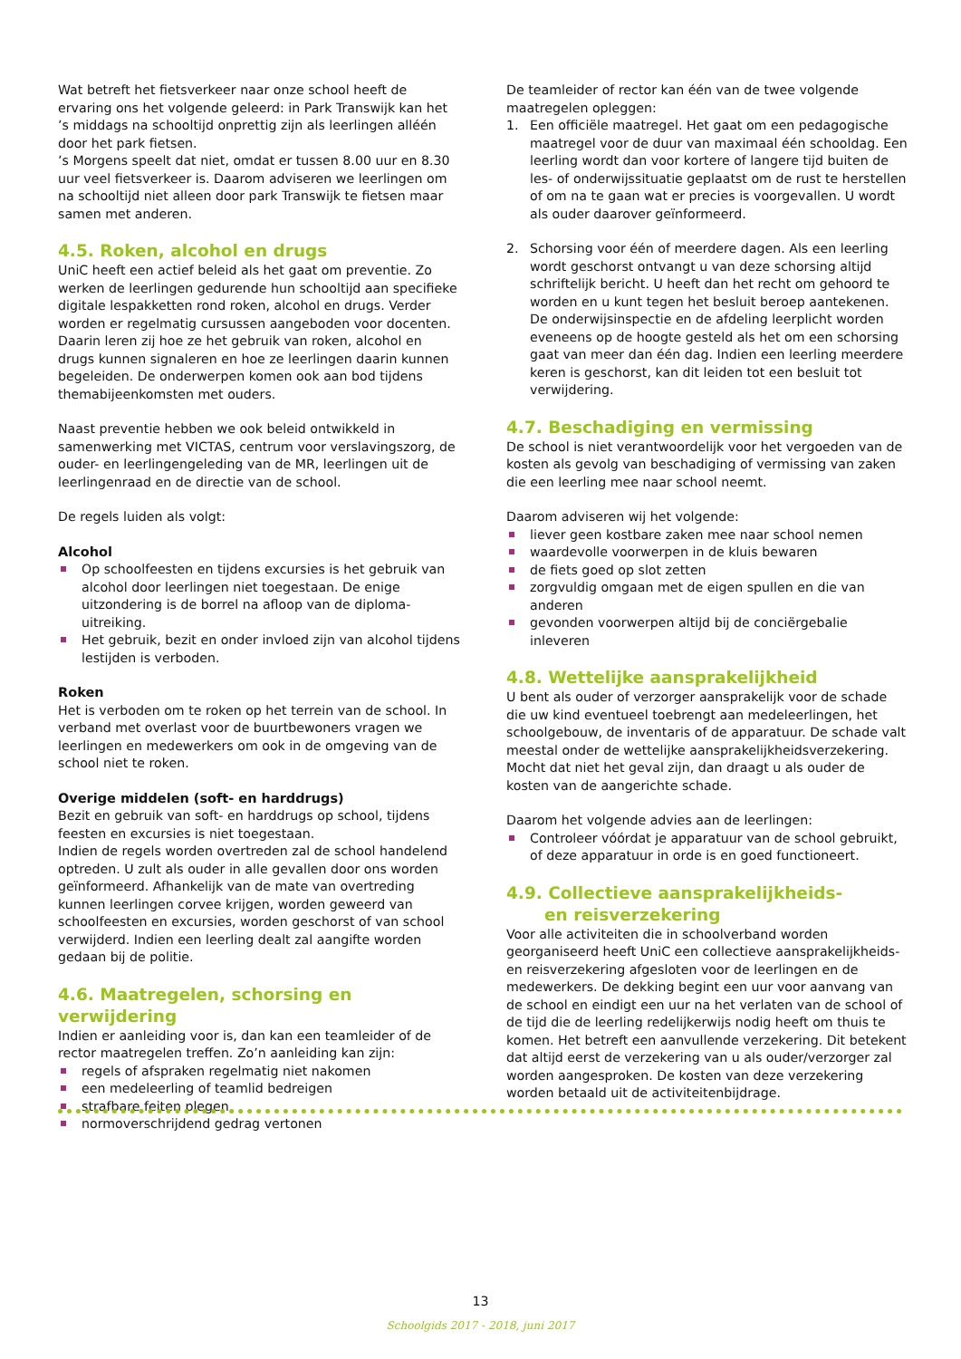Wat betreft het fietsverkeer naar onze school heeft de ervaring ons het volgende geleerd: in Park Transwijk kan het ’s middags na schooltijd onprettig zijn als leerlingen alléén door het park fietsen.
’s Morgens speelt dat niet, omdat er tussen 8.00 uur en 8.30 uur veel fietsverkeer is. Daarom adviseren we leerlingen om na schooltijd niet alleen door park Transwijk te fietsen maar samen met anderen.
4.5. Roken, alcohol en drugs
UniC heeft een actief beleid als het gaat om preventie. Zo werken de leerlingen gedurende hun schooltijd aan specifieke digitale lespakketten rond roken, alcohol en drugs. Verder worden er regelmatig cursussen aangeboden voor docenten. Daarin leren zij hoe ze het gebruik van roken, alcohol en drugs kunnen signaleren en hoe ze leerlingen daarin kunnen begeleiden. De onderwerpen komen ook aan bod tijdens themabijeenkomsten met ouders.
Naast preventie hebben we ook beleid ontwikkeld in samenwerking met VICTAS, centrum voor verslavingszorg, de ouder- en leerlingengeleding van de MR, leerlingen uit de leerlingenraad en de directie van de school.
De regels luiden als volgt:
Alcohol
Op schoolfeesten en tijdens excursies is het gebruik van alcohol door leerlingen niet toegestaan. De enige uitzondering is de borrel na afloop van de diploma-uitreiking.
Het gebruik, bezit en onder invloed zijn van alcohol tijdens lestijden is verboden.
Roken
Het is verboden om te roken op het terrein van de school. In verband met overlast voor de buurtbewoners vragen we leerlingen en medewerkers om ook in de omgeving van de school niet te roken.
Overige middelen (soft- en harddrugs)
Bezit en gebruik van soft- en harddrugs op school, tijdens feesten en excursies is niet toegestaan.
Indien de regels worden overtreden zal de school handelend optreden. U zult als ouder in alle gevallen door ons worden geïnformeerd. Afhankelijk van de mate van overtreding kunnen leerlingen corvee krijgen, worden geweerd van schoolfeesten en excursies, worden geschorst of van school verwijderd. Indien een leerling dealt zal aangifte worden gedaan bij de politie.
4.6. Maatregelen, schorsing en verwijdering
Indien er aanleiding voor is, dan kan een teamleider of de rector maatregelen treffen. Zo’n aanleiding kan zijn:
regels of afspraken regelmatig niet nakomen
een medeleerling of teamlid bedreigen
strafbare feiten plegen
normoverschrijdend gedrag vertonen
De teamleider of rector kan één van de twee volgende maatregelen opleggen:
1. Een officiële maatregel. Het gaat om een pedagogische maatregel voor de duur van maximaal één schooldag. Een leerling wordt dan voor kortere of langere tijd buiten de les- of onderwijssituatie geplaatst om de rust te herstellen of om na te gaan wat er precies is voorgevallen. U wordt als ouder daarover geïnformeerd.
2. Schorsing voor één of meerdere dagen. Als een leerling wordt geschorst ontvangt u van deze schorsing altijd schriftelijk bericht. U heeft dan het recht om gehoord te worden en u kunt tegen het besluit beroep aantekenen. De onderwijsinspectie en de afdeling leerplicht worden eveneens op de hoogte gesteld als het om een schorsing gaat van meer dan één dag. Indien een leerling meerdere keren is geschorst, kan dit leiden tot een besluit tot verwijdering.
4.7. Beschadiging en vermissing
De school is niet verantwoordelijk voor het vergoeden van de kosten als gevolg van beschadiging of vermissing van zaken die een leerling mee naar school neemt.
Daarom adviseren wij het volgende:
liever geen kostbare zaken mee naar school nemen
waardevolle voorwerpen in de kluis bewaren
de fiets goed op slot zetten
zorgvuldig omgaan met de eigen spullen en die van anderen
gevonden voorwerpen altijd bij de conciërgebalie inleveren
4.8. Wettelijke aansprakelijkheid
U bent als ouder of verzorger aansprakelijk voor de schade die uw kind eventueel toebrengt aan medeleerlingen, het schoolgebouw, de inventaris of de apparatuur. De schade valt meestal onder de wettelijke aansprakelijkheidsverzekering. Mocht dat niet het geval zijn, dan draagt u als ouder de kosten van de aangerichte schade.
Daarom het volgende advies aan de leerlingen:
Controleer vóórdat je apparatuur van de school gebruikt, of deze apparatuur in orde is en goed functioneert.
4.9. Collectieve aansprakelijkheids-
en reisverzekering
Voor alle activiteiten die in schoolverband worden georganiseerd heeft UniC een collectieve aansprakelijkheids- en reisverzekering afgesloten voor de leerlingen en de medewerkers. De dekking begint een uur voor aanvang van de school en eindigt een uur na het verlaten van de school of de tijd die de leerling redelijkerwijs nodig heeft om thuis te komen. Het betreft een aanvullende verzekering. Dit betekent dat altijd eerst de verzekering van u als ouder/verzorger zal worden aangesproken. De kosten van deze verzekering worden betaald uit de activiteitenbijdrage.
13
Schoolgids 2017 - 2018, juni 2017